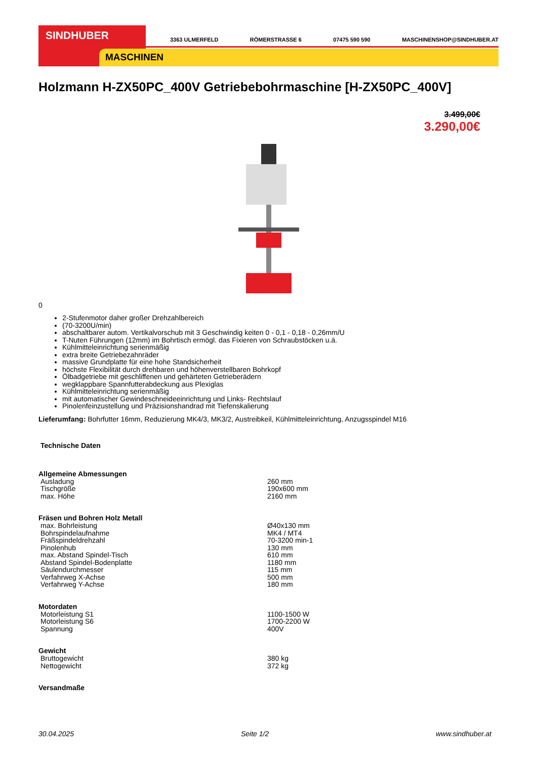SINDHUBER
MASCHINEN
3363 ULMERFELD RÖMERSTRASSE 6 07475 590 590 MASCHINENSHOP@SINDHUBER.AT
Holzmann H-ZX50PC_400V Getriebebohrmaschine [H-ZX50PC_400V]
3.499,00€
3.290,00€
0
2-Stufenmotor daher großer Drehzahlbereich
(70-3200U/min)
abschaltbarer autom. Vertikalvorschub mit 3 Geschwindig keiten 0 - 0,1 - 0,18 - 0,26mm/U
T-Nuten Führungen (12mm) im Bohrtisch ermögl. das Fixieren von Schraubstöcken u.ä.
Kühlmitteleinrichtung serienmäßig
extra breite Getriebezahnräder
massive Grundplatte für eine hohe Standsicherheit
höchste Flexibilität durch drehbaren und höhenverstellbaren Bohrkopf
Ölbadgetriebe mit geschliffenen und gehärteten Getrieberädern
wegklappbare Spannfutterabdeckung aus Plexiglas
Kühlmitteleinrichtung serienmäßig
mit automatischer Gewindeschneideeinrichtung und Links- Rechtslauf
Pinolenfeinzustellung und Präzisionshandrad mit Tiefenskalierung
Lieferumfang: Bohrfutter 16mm, Reduzierung MK4/3, MK3/2, Austreibkeil, Kühlmitteleinrichtung, Anzugsspindel M16
Technische Daten
| Allgemeine Abmessungen | |
| --- | --- |
| Ausladung | 260 mm |
| Tischgröße | 190x600 mm |
| max. Höhe | 2160 mm |
| Fräsen und Bohren Holz Metall | |
| max. Bohrleistung | Ø40x130 mm |
| Bohrspindelaufnahme | MK4 / MT4 |
| Fräßspindeldrehzahl | 70-3200 min-1 |
| Pinolenhub | 130 mm |
| max. Abstand Spindel-Tisch | 610 mm |
| Abstand Spindel-Bodenplatte | 1180 mm |
| Säulendurchmesser | 115 mm |
| Verfahrweg X-Achse | 500 mm |
| Verfahrweg Y-Achse | 180 mm |
| Motordaten | |
| Motorleistung S1 | 1100-1500 W |
| Motorleistung S6 | 1700-2200 W |
| Spannung | 400V |
| Gewicht | |
| Bruttogewicht | 380 kg |
| Nettogewicht | 372 kg |
| Versandmaße | |
30.04.2025 Seite 1/2 www.sindhuber.at